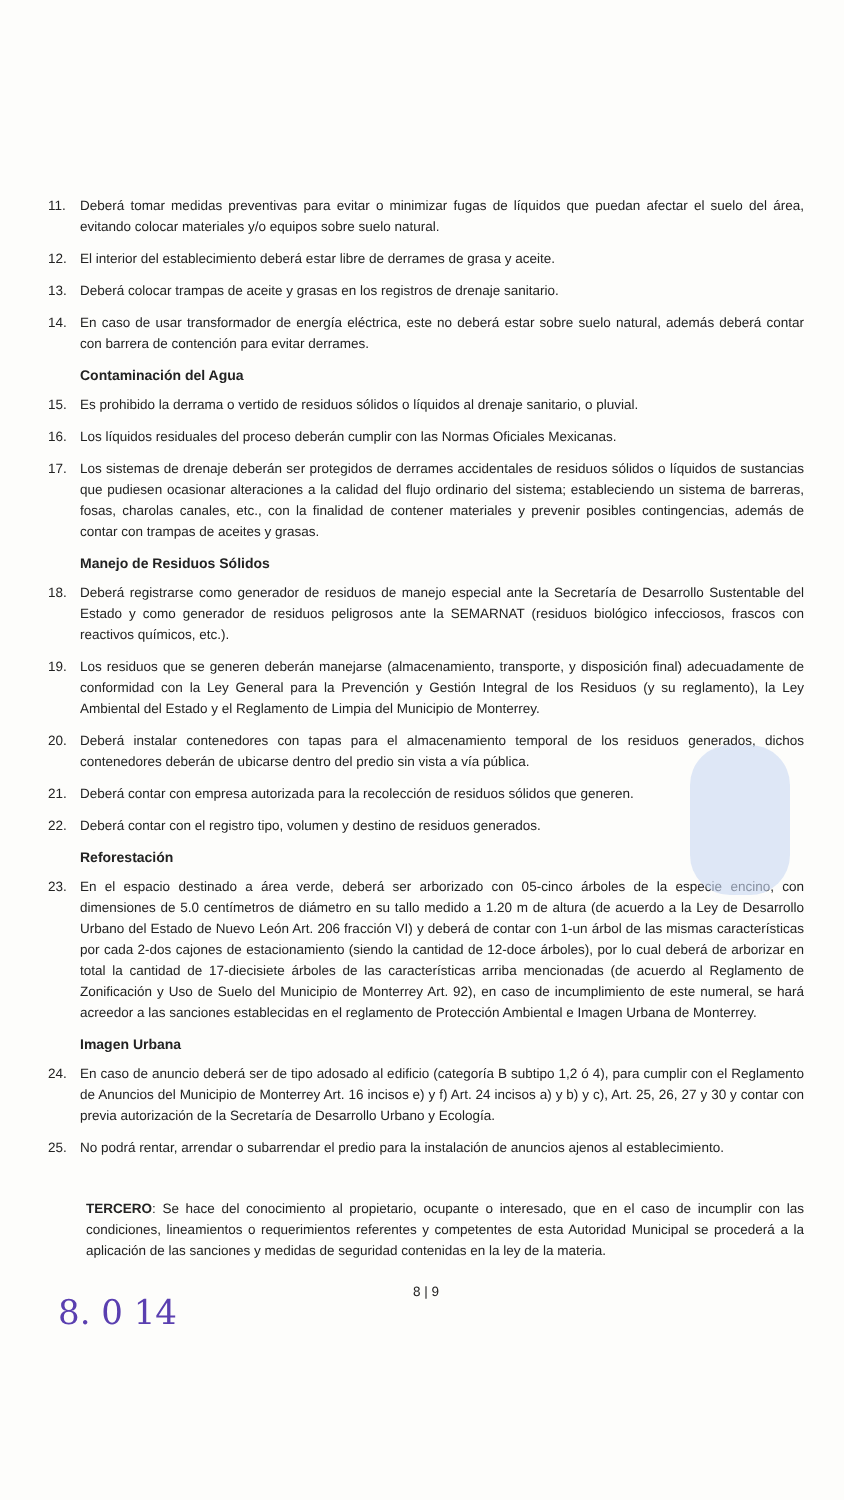11. Deberá tomar medidas preventivas para evitar o minimizar fugas de líquidos que puedan afectar el suelo del área, evitando colocar materiales y/o equipos sobre suelo natural.
12. El interior del establecimiento deberá estar libre de derrames de grasa y aceite.
13. Deberá colocar trampas de aceite y grasas en los registros de drenaje sanitario.
14. En caso de usar transformador de energía eléctrica, este no deberá estar sobre suelo natural, además deberá contar con barrera de contención para evitar derrames.
Contaminación del Agua
15. Es prohibido la derrama o vertido de residuos sólidos o líquidos al drenaje sanitario, o pluvial.
16. Los líquidos residuales del proceso deberán cumplir con las Normas Oficiales Mexicanas.
17. Los sistemas de drenaje deberán ser protegidos de derrames accidentales de residuos sólidos o líquidos de sustancias que pudiesen ocasionar alteraciones a la calidad del flujo ordinario del sistema; estableciendo un sistema de barreras, fosas, charolas canales, etc., con la finalidad de contener materiales y prevenir posibles contingencias, además de contar con trampas de aceites y grasas.
Manejo de Residuos Sólidos
18. Deberá registrarse como generador de residuos de manejo especial ante la Secretaría de Desarrollo Sustentable del Estado y como generador de residuos peligrosos ante la SEMARNAT (residuos biológico infecciosos, frascos con reactivos químicos, etc.).
19. Los residuos que se generen deberán manejarse (almacenamiento, transporte, y disposición final) adecuadamente de conformidad con la Ley General para la Prevención y Gestión Integral de los Residuos (y su reglamento), la Ley Ambiental del Estado y el Reglamento de Limpia del Municipio de Monterrey.
20. Deberá instalar contenedores con tapas para el almacenamiento temporal de los residuos generados, dichos contenedores deberán de ubicarse dentro del predio sin vista a vía pública.
21. Deberá contar con empresa autorizada para la recolección de residuos sólidos que generen.
22. Deberá contar con el registro tipo, volumen y destino de residuos generados.
Reforestación
23. En el espacio destinado a área verde, deberá ser arborizado con 05-cinco árboles de la especie encino, con dimensiones de 5.0 centímetros de diámetro en su tallo medido a 1.20 m de altura (de acuerdo a la Ley de Desarrollo Urbano del Estado de Nuevo León Art. 206 fracción VI) y deberá de contar con 1-un árbol de las mismas características por cada 2-dos cajones de estacionamiento (siendo la cantidad de 12-doce árboles), por lo cual deberá de arborizar en total la cantidad de 17-diecisiete árboles de las características arriba mencionadas (de acuerdo al Reglamento de Zonificación y Uso de Suelo del Municipio de Monterrey Art. 92), en caso de incumplimiento de este numeral, se hará acreedor a las sanciones establecidas en el reglamento de Protección Ambiental e Imagen Urbana de Monterrey.
Imagen Urbana
24. En caso de anuncio deberá ser de tipo adosado al edificio (categoría B subtipo 1,2 ó 4), para cumplir con el Reglamento de Anuncios del Municipio de Monterrey Art. 16 incisos e) y f) Art. 24 incisos a) y b) y c), Art. 25, 26, 27 y 30 y contar con previa autorización de la Secretaría de Desarrollo Urbano y Ecología.
25. No podrá rentar, arrendar o subarrendar el predio para la instalación de anuncios ajenos al establecimiento.
TERCERO: Se hace del conocimiento al propietario, ocupante o interesado, que en el caso de incumplir con las condiciones, lineamientos o requerimientos referentes y competentes de esta Autoridad Municipal se procederá a la aplicación de las sanciones y medidas de seguridad contenidas en la ley de la materia.
8 | 9
8. 0 14